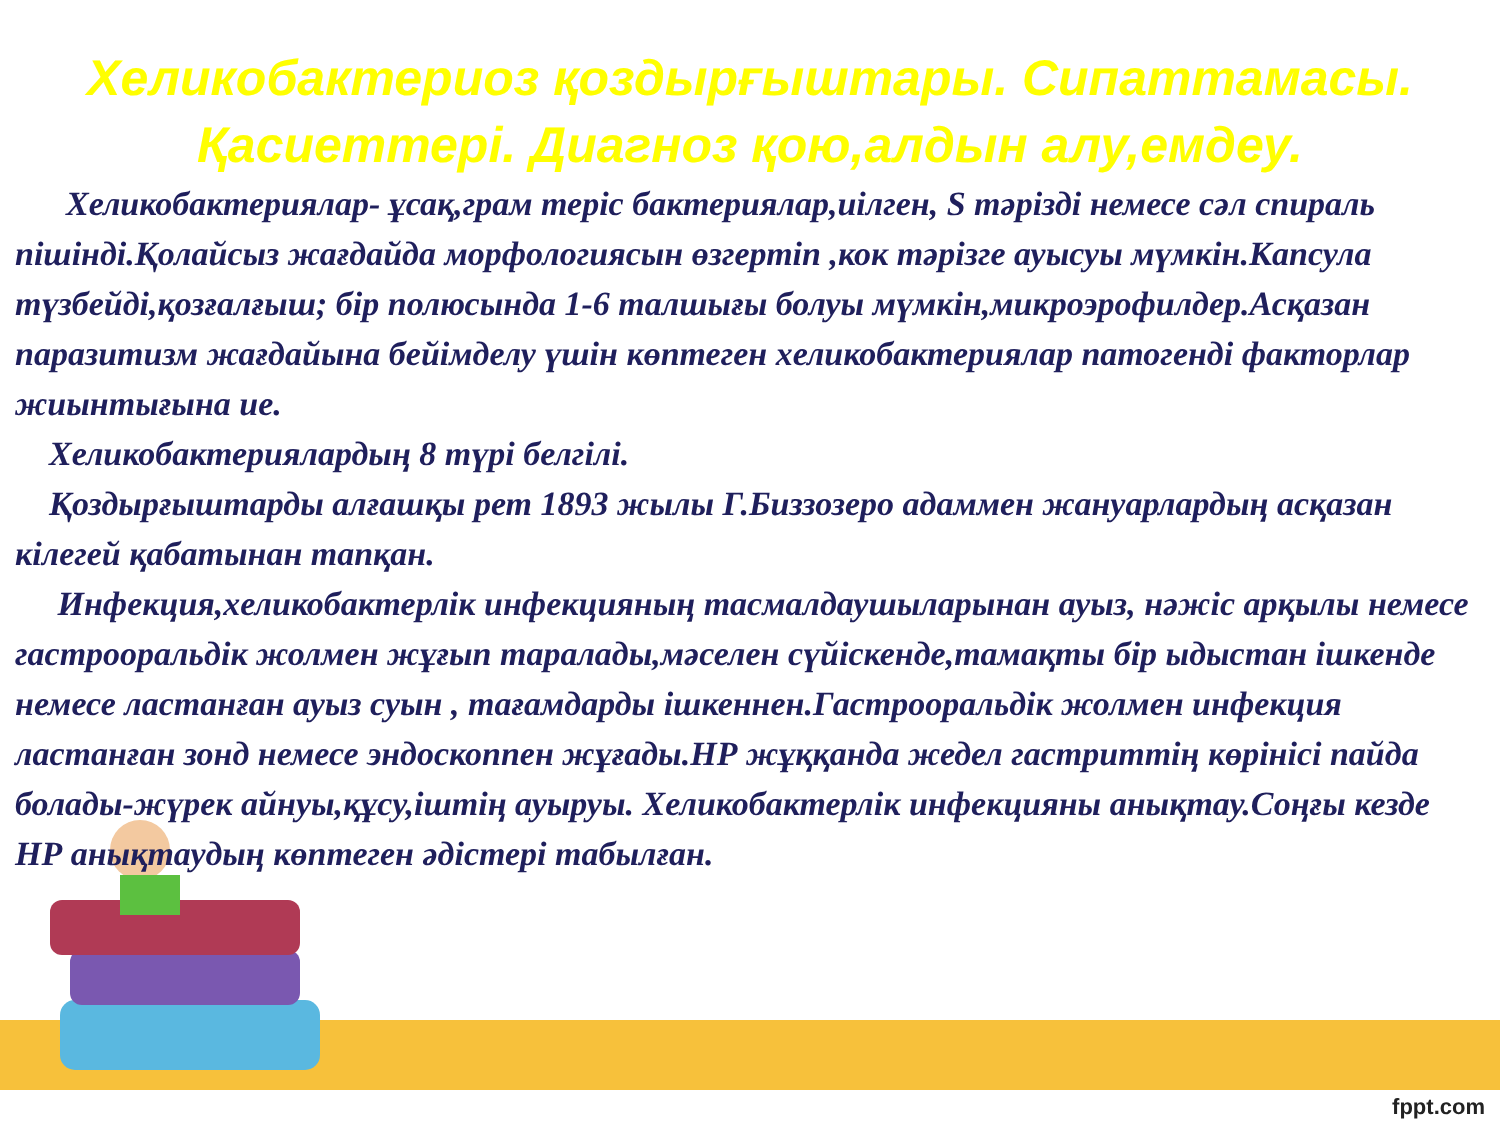Хеликобактериоз қоздырғыштары. Сипаттамасы. Қасиеттері. Диагноз қою,алдын алу,емдеу.
Хеликобактериялар- ұсақ,грам теріс бактериялар,иілген, S тәрізді немесе сәл спираль пішінді.Қолайсыз жағдайда морфологиясын өзгертіп ,кок тәрізге ауысуы мүмкін.Капсула түзбейді,қозғалғыш; бір полюсында 1-6 талшығы болуы мүмкін,микроэрофилдер.Асқазан паразитизм жағдайына бейімделу үшін көптеген хеликобактериялар патогенді факторлар жиынтығына ие.
Хеликобактериялардың 8 түрі белгілі.
Қоздырғыштарды алғашқы рет 1893 жылы Г.Биззозеро адаммен жануарлардың асқазан кілегей қабатынан тапқан.
Инфекция,хеликобактерлік инфекцияның тасмалдаушыларынан ауыз, нәжіс арқылы немесе гастрооральдік жолмен жұғып таралады,мәселен сүйіскенде,тамақты бір ыдыстан ішкенде немесе ластанған ауыз суын , тағамдарды ішкеннен.Гастрооральдік жолмен инфекция ластанған зонд немесе эндоскоппен жұғады.НР жұққанда жедел гастриттің көрінісі пайда болады-жүрек айнуы,құсу,іштің ауыруы. Хеликобактерлік инфекцияны анықтау.Соңғы кезде НР анықтаудың көптеген әдістері табылған.
fppt.com